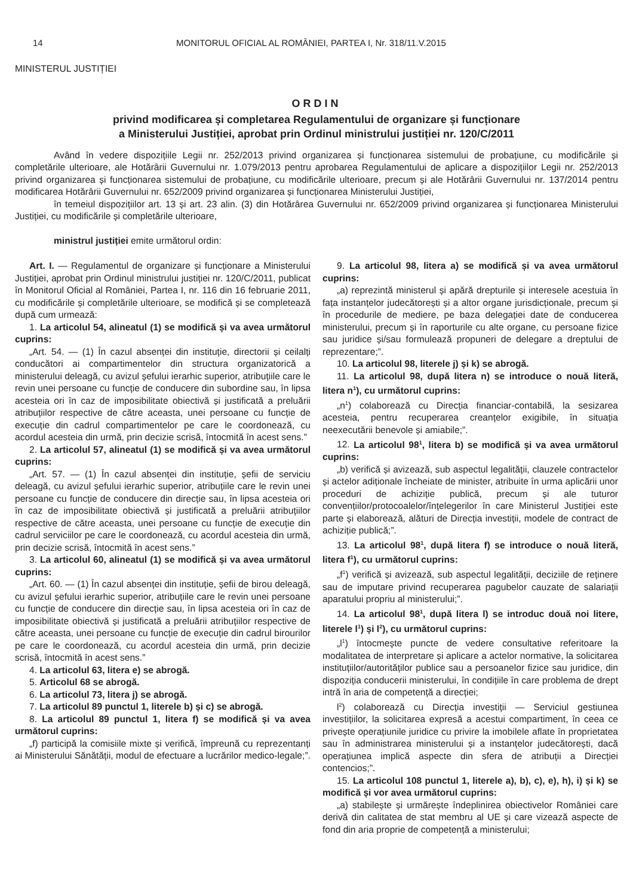14 MONITORUL OFICIAL AL ROMÂNIEI, PARTEA I, Nr. 318/11.V.2015
MINISTERUL JUSTIȚIEI
ORDIN
privind modificarea și completarea Regulamentului de organizare și funcționare
a Ministerului Justiției, aprobat prin Ordinul ministrului justiției nr. 120/C/2011
Având în vedere dispozițiile Legii nr. 252/2013 privind organizarea și funcționarea sistemului de probațiune, cu modificările și completările ulterioare, ale Hotărârii Guvernului nr. 1.079/2013 pentru aprobarea Regulamentului de aplicare a dispozițiilor Legii nr. 252/2013 privind organizarea și funcționarea sistemului de probațiune, cu modificările ulterioare, precum și ale Hotărârii Guvernului nr. 137/2014 pentru modificarea Hotărârii Guvernului nr. 652/2009 privind organizarea și funcționarea Ministerului Justiției,
în temeiul dispozițiilor art. 13 și art. 23 alin. (3) din Hotărârea Guvernului nr. 652/2009 privind organizarea și funcționarea Ministerului Justiției, cu modificările și completările ulterioare,
ministrul justiției emite următorul ordin:
Art. I. — Regulamentul de organizare și funcționare a Ministerului Justiției, aprobat prin Ordinul ministrului justiției nr. 120/C/2011, publicat în Monitorul Oficial al României, Partea I, nr. 116 din 16 februarie 2011, cu modificările și completările ulterioare, se modifică și se completează după cum urmează:
1. La articolul 54, alineatul (1) se modifică și va avea următorul cuprins:
„Art. 54. — (1) În cazul absenței din instituție, directorii și ceilalți conducători ai compartimentelor din structura organizatorică a ministerului deleagă, cu avizul șefului ierarhic superior, atribuțiile care le revin unei persoane cu funcție de conducere din subordine sau, în lipsa acesteia ori în caz de imposibilitate obiectivă și justificată a preluării atribuțiilor respective de către aceasta, unei persoane cu funcție de execuție din cadrul compartimentelor pe care le coordonează, cu acordul acesteia din urmă, prin decizie scrisă, întocmită în acest sens.”
2. La articolul 57, alineatul (1) se modifică și va avea următorul cuprins:
„Art. 57. — (1) În cazul absenței din instituție, șefii de serviciu deleagă, cu avizul șefului ierarhic superior, atribuțiile care le revin unei persoane cu funcție de conducere din direcție sau, în lipsa acesteia ori în caz de imposibilitate obiectivă și justificată a preluării atribuțiilor respective de către aceasta, unei persoane cu funcție de execuție din cadrul serviciilor pe care le coordonează, cu acordul acesteia din urmă, prin decizie scrisă, întocmită în acest sens.”
3. La articolul 60, alineatul (1) se modifică și va avea următorul cuprins:
„Art. 60. — (1) În cazul absenței din instituție, șefii de birou deleagă, cu avizul șefului ierarhic superior, atribuțiile care le revin unei persoane cu funcție de conducere din direcție sau, în lipsa acesteia ori în caz de imposibilitate obiectivă și justificată a preluării atribuțiilor respective de către aceasta, unei persoane cu funcție de execuție din cadrul birourilor pe care le coordonează, cu acordul acesteia din urmă, prin decizie scrisă, întocmită în acest sens.”
4. La articolul 63, litera e) se abrogă.
5. Articolul 68 se abrogă.
6. La articolul 73, litera j) se abrogă.
7. La articolul 89 punctul 1, literele b) și c) se abrogă.
8. La articolul 89 punctul 1, litera f) se modifică și va avea următorul cuprins:
„f) participă la comisiile mixte și verifică, împreună cu reprezentanți ai Ministerului Sănătății, modul de efectuare a lucrărilor medico-legale;”.
9. La articolul 98, litera a) se modifică și va avea următorul cuprins:
„a) reprezintă ministerul și apără drepturile și interesele acestuia în fața instanțelor judecătorești și a altor organe jurisdicționale, precum și în procedurile de mediere, pe baza delegației date de conducerea ministerului, precum și în raporturile cu alte organe, cu persoane fizice sau juridice și/sau formulează propuneri de delegare a dreptului de reprezentare;”.
10. La articolul 98, literele j) și k) se abrogă.
11. La articolul 98, după litera n) se introduce o nouă literă, litera n<sup>1</sup>), cu următorul cuprins:
„n<sup>1</sup>) colaborează cu Direcția financiar-contabilă, la sesizarea acesteia, pentru recuperarea creanțelor exigibile, în situația neexecutării benevole și amiabile;”.
12. La articolul 98<sup>1</sup>, litera b) se modifică și va avea următorul cuprins:
„b) verifică și avizează, sub aspectul legalității, clauzele contractelor și actelor adiționale încheiate de minister, atribuite în urma aplicării unor proceduri de achiziție publică, precum și ale tuturor convențiilor/protocoalelor/înțelegerilor în care Ministerul Justiției este parte și elaborează, alături de Direcția investiții, modele de contract de achiziție publică;”.
13. La articolul 98<sup>1</sup>, după litera f) se introduce o nouă literă, litera f<sup>1</sup>), cu următorul cuprins:
„f<sup>1</sup>) verifică și avizează, sub aspectul legalității, deciziile de reținere sau de imputare privind recuperarea pagubelor cauzate de salariații aparatului propriu al ministerului;”.
14. La articolul 98<sup>1</sup>, după litera l) se introduc două noi litere, literele l<sup>1</sup>) și l<sup>2</sup>), cu următorul cuprins:
„l<sup>1</sup>) întocmește puncte de vedere consultative referitoare la modalitatea de interpretare și aplicare a actelor normative, la solicitarea instituțiilor/autorităților publice sau a persoanelor fizice sau juridice, din dispoziția conducerii ministerului, în condițiile în care problema de drept intră în aria de competență a direcției;
l<sup>2</sup>) colaborează cu Direcția investiții — Serviciul gestiunea investițiilor, la solicitarea expresă a acestui compartiment, în ceea ce privește operațiunile juridice cu privire la imobilele aflate în proprietatea sau în administrarea ministerului și a instanțelor judecătorești, dacă operațiunea implică aspecte din sfera de atribuții a Direcției contencios;”.
15. La articolul 108 punctul 1, literele a), b), c), e), h), i) și k) se modifică și vor avea următorul cuprins:
„a) stabilește și urmărește îndeplinirea obiectivelor României care derivă din calitatea de stat membru al UE și care vizează aspecte de fond din aria proprie de competență a ministerului;